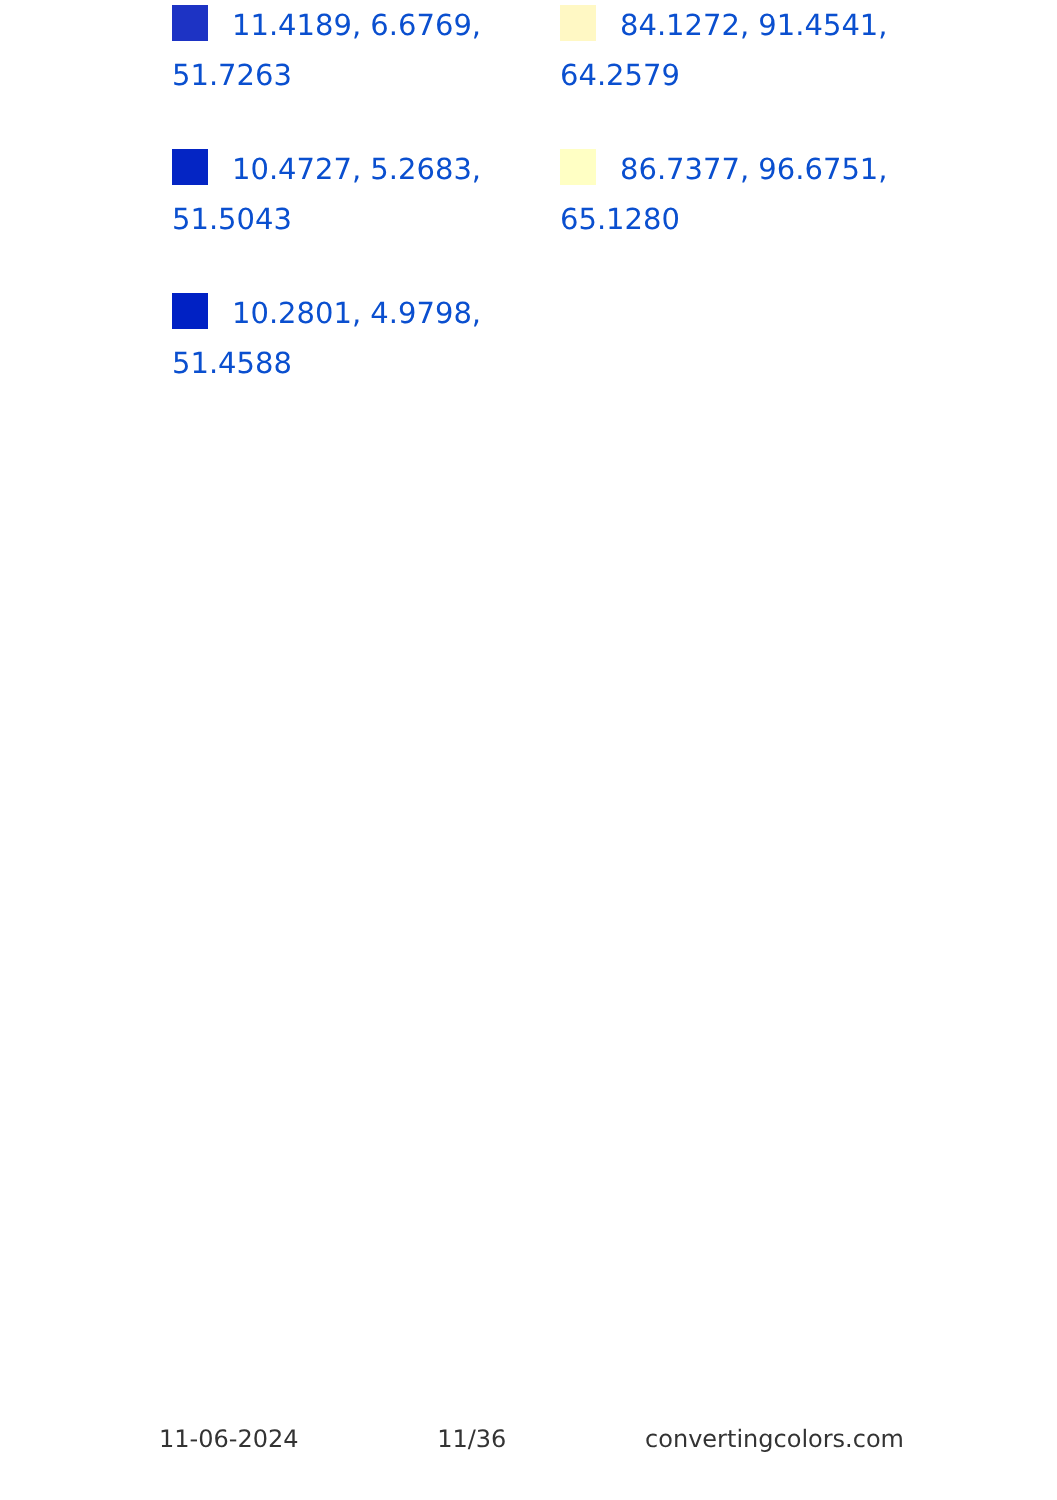11.4189, 6.6769, 51.7263
84.1272, 91.4541, 64.2579
10.4727, 5.2683, 51.5043
86.7377, 96.6751, 65.1280
10.2801, 4.9798, 51.4588
11-06-2024 11/36 convertingcolors.com